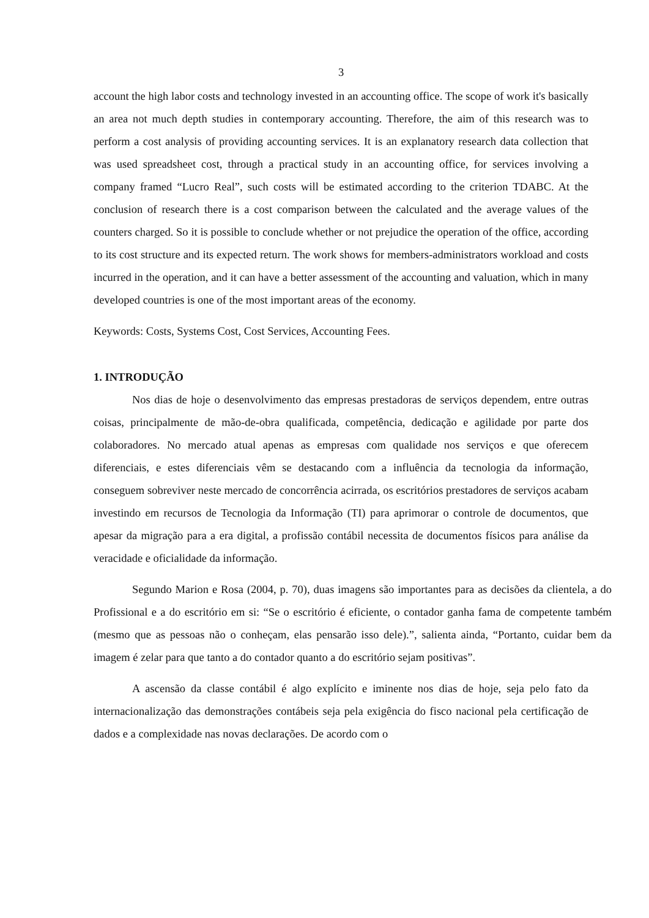3
account the high labor costs and technology invested in an accounting office. The scope of work it's basically an area not much depth studies in contemporary accounting. Therefore, the aim of this research was to perform a cost analysis of providing accounting services. It is an explanatory research data collection that was used spreadsheet cost, through a practical study in an accounting office, for services involving a company framed “Lucro Real”, such costs will be estimated according to the criterion TDABC. At the conclusion of research there is a cost comparison between the calculated and the average values of the counters charged. So it is possible to conclude whether or not prejudice the operation of the office, according to its cost structure and its expected return. The work shows for members-administrators workload and costs incurred in the operation, and it can have a better assessment of the accounting and valuation, which in many developed countries is one of the most important areas of the economy.
Keywords: Costs, Systems Cost, Cost Services, Accounting Fees.
1. INTRODUÇÃO
Nos dias de hoje o desenvolvimento das empresas prestadoras de serviços dependem, entre outras coisas, principalmente de mão-de-obra qualificada, competência, dedicação e agilidade por parte dos colaboradores. No mercado atual apenas as empresas com qualidade nos serviços e que oferecem diferenciais, e estes diferenciais vêm se destacando com a influência da tecnologia da informação, conseguem sobreviver neste mercado de concorrência acirrada, os escritórios prestadores de serviços acabam investindo em recursos de Tecnologia da Informação (TI) para aprimorar o controle de documentos, que apesar da migração para a era digital, a profissão contábil necessita de documentos físicos para análise da veracidade e oficialidade da informação.
Segundo Marion e Rosa (2004, p. 70), duas imagens são importantes para as decisões da clientela, a do Profissional e a do escritório em si: “Se o escritório é eficiente, o contador ganha fama de competente também (mesmo que as pessoas não o conheçam, elas pensarão isso dele).”, salienta ainda, “Portanto, cuidar bem da imagem é zelar para que tanto a do contador quanto a do escritório sejam positivas”.
A ascensão da classe contábil é algo explícito e iminente nos dias de hoje, seja pelo fato da internacionalização das demonstrações contábeis seja pela exigência do fisco nacional pela certificação de dados e a complexidade nas novas declarações. De acordo com o